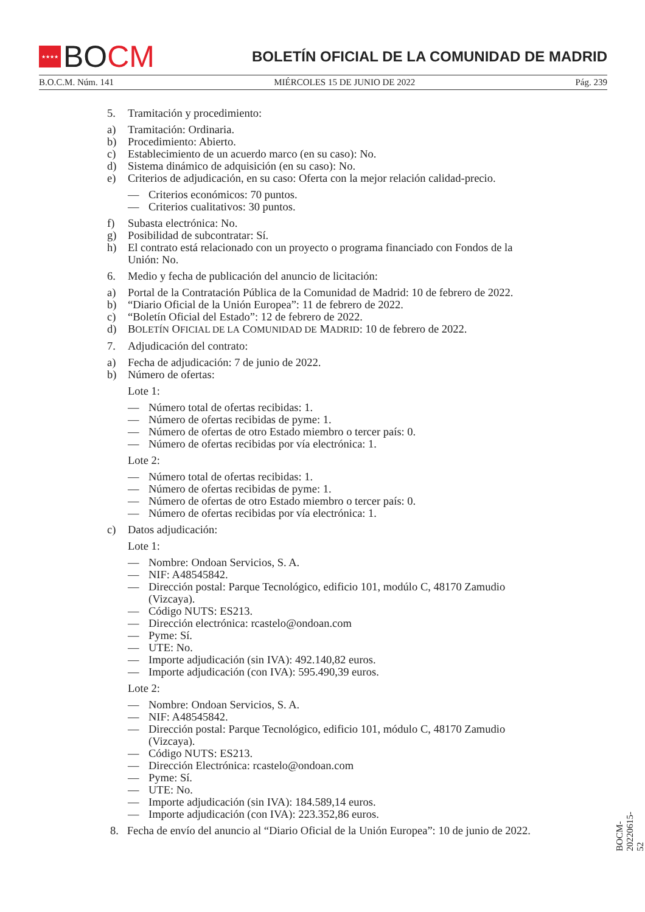★★★★
BO CM
BOLETÍN OFICIAL DE LA COMUNIDAD DE MADRID
B.O.C.M. Núm. 141 MIÉRCOLES 15 DE JUNIO DE 2022 Pág. 239
5. Tramitación y procedimiento:
a) Tramitación: Ordinaria.
b) Procedimiento: Abierto.
c) Establecimiento de un acuerdo marco (en su caso): No.
d) Sistema dinámico de adquisición (en su caso): No.
e) Criterios de adjudicación, en su caso: Oferta con la mejor relación calidad-precio.
— Criterios económicos: 70 puntos.
— Criterios cualitativos: 30 puntos.
f) Subasta electrónica: No.
g) Posibilidad de subcontratar: Sí.
h) El contrato está relacionado con un proyecto o programa financiado con Fondos de la Unión: No.
6. Medio y fecha de publicación del anuncio de licitación:
a) Portal de la Contratación Pública de la Comunidad de Madrid: 10 de febrero de 2022.
b) “Diario Oficial de la Unión Europea”: 11 de febrero de 2022.
c) “Boletín Oficial del Estado”: 12 de febrero de 2022.
d) BOLETÍN OFICIAL DE LA COMUNIDAD DE MADRID: 10 de febrero de 2022.
7. Adjudicación del contrato:
a) Fecha de adjudicación: 7 de junio de 2022.
b) Número de ofertas:
Lote 1:
— Número total de ofertas recibidas: 1.
— Número de ofertas recibidas de pyme: 1.
— Número de ofertas de otro Estado miembro o tercer país: 0.
— Número de ofertas recibidas por vía electrónica: 1.
Lote 2:
— Número total de ofertas recibidas: 1.
— Número de ofertas recibidas de pyme: 1.
— Número de ofertas de otro Estado miembro o tercer país: 0.
— Número de ofertas recibidas por vía electrónica: 1.
c) Datos adjudicación:
Lote 1:
— Nombre: Ondoan Servicios, S. A.
— NIF: A48545842.
— Dirección postal: Parque Tecnológico, edificio 101, modúlo C, 48170 Zamudio (Vizcaya).
— Código NUTS: ES213.
— Dirección electrónica: rcastelo@ondoan.com
— Pyme: Sí.
— UTE: No.
— Importe adjudicación (sin IVA): 492.140,82 euros.
— Importe adjudicación (con IVA): 595.490,39 euros.
Lote 2:
— Nombre: Ondoan Servicios, S. A.
— NIF: A48545842.
— Dirección postal: Parque Tecnológico, edificio 101, módulo C, 48170 Zamudio (Vizcaya).
— Código NUTS: ES213.
— Dirección Electrónica: rcastelo@ondoan.com
— Pyme: Sí.
— UTE: No.
— Importe adjudicación (sin IVA): 184.589,14 euros.
— Importe adjudicación (con IVA): 223.352,86 euros.
8. Fecha de envío del anuncio al “Diario Oficial de la Unión Europea”: 10 de junio de 2022.
BOCM-20220615-52